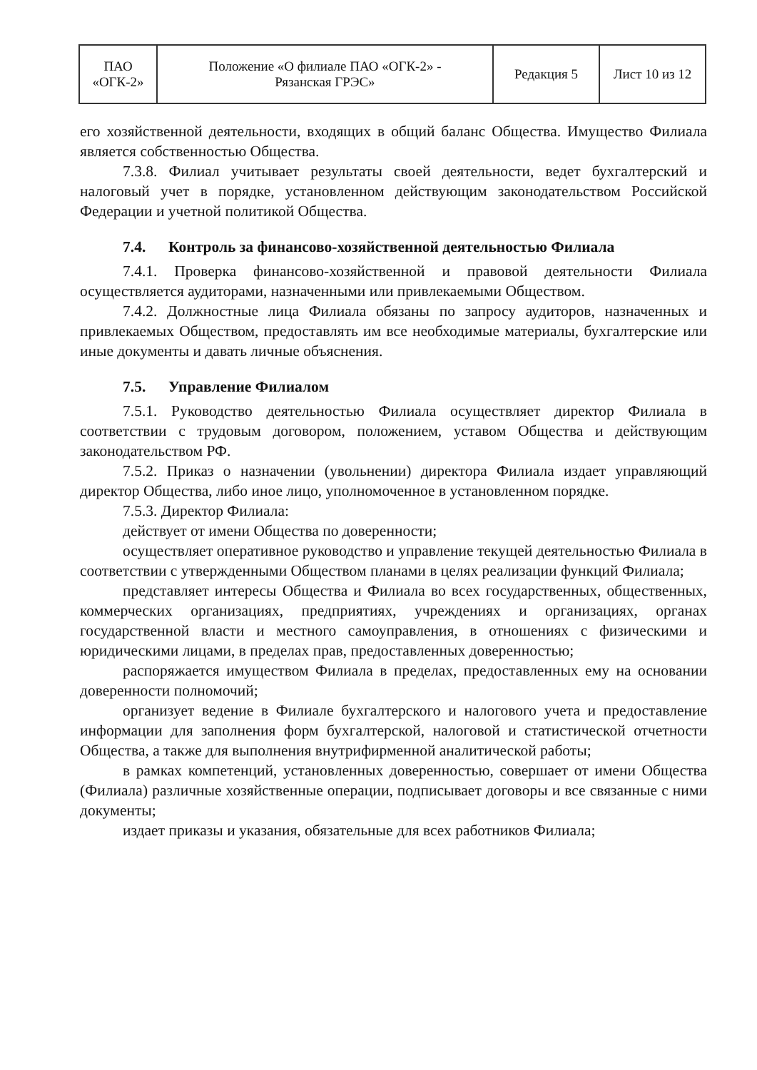| ПАО «ОГК-2» | Положение «О филиале ПАО «ОГК-2» - Рязанская ГРЭС» | Редакция 5 | Лист 10 из 12 |
его хозяйственной деятельности, входящих в общий баланс Общества. Имущество Филиала является собственностью Общества.
7.3.8. Филиал учитывает результаты своей деятельности, ведет бухгалтерский и налоговый учет в порядке, установленном действующим законодательством Российской Федерации и учетной политикой Общества.
7.4. Контроль за финансово-хозяйственной деятельностью Филиала
7.4.1. Проверка финансово-хозяйственной и правовой деятельности Филиала осуществляется аудиторами, назначенными или привлекаемыми Обществом.
7.4.2. Должностные лица Филиала обязаны по запросу аудиторов, назначенных и привлекаемых Обществом, предоставлять им все необходимые материалы, бухгалтерские или иные документы и давать личные объяснения.
7.5. Управление Филиалом
7.5.1. Руководство деятельностью Филиала осуществляет директор Филиала в соответствии с трудовым договором, положением, уставом Общества и действующим законодательством РФ.
7.5.2. Приказ о назначении (увольнении) директора Филиала издает управляющий директор Общества, либо иное лицо, уполномоченное в установленном порядке.
7.5.3. Директор Филиала:
действует от имени Общества по доверенности;
осуществляет оперативное руководство и управление текущей деятельностью Филиала в соответствии с утвержденными Обществом планами в целях реализации функций Филиала;
представляет интересы Общества и Филиала во всех государственных, общественных, коммерческих организациях, предприятиях, учреждениях и организациях, органах государственной власти и местного самоуправления, в отношениях с физическими и юридическими лицами, в пределах прав, предоставленных доверенностью;
распоряжается имуществом Филиала в пределах, предоставленных ему на основании доверенности полномочий;
организует ведение в Филиале бухгалтерского и налогового учета и предоставление информации для заполнения форм бухгалтерской, налоговой и статистической отчетности Общества, а также для выполнения внутрифирменной аналитической работы;
в рамках компетенций, установленных доверенностью, совершает от имени Общества (Филиала) различные хозяйственные операции, подписывает договоры и все связанные с ними документы;
издает приказы и указания, обязательные для всех работников Филиала;